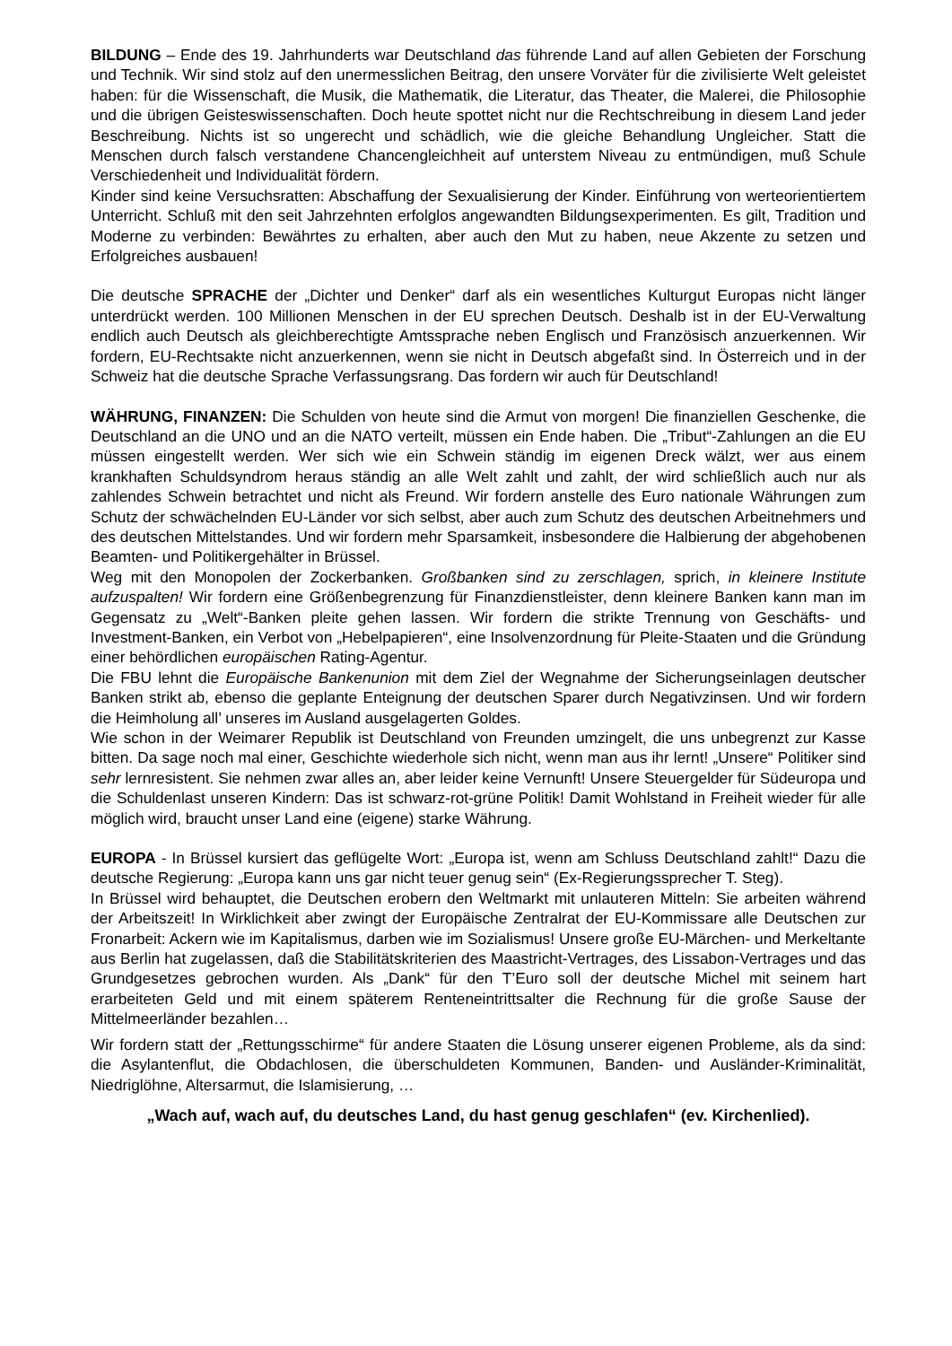BILDUNG – Ende des 19. Jahrhunderts war Deutschland das führende Land auf allen Gebieten der Forschung und Technik. Wir sind stolz auf den unermesslichen Beitrag, den unsere Vorväter für die zivilisierte Welt geleistet haben: für die Wissenschaft, die Musik, die Mathematik, die Literatur, das Theater, die Malerei, die Philosophie und die übrigen Geisteswissenschaften. Doch heute spottet nicht nur die Rechtschreibung in diesem Land jeder Beschreibung. Nichts ist so ungerecht und schädlich, wie die gleiche Behandlung Ungleicher. Statt die Menschen durch falsch verstandene Chancengleichheit auf unterstem Niveau zu entmündigen, muß Schule Verschiedenheit und Individualität fördern.
Kinder sind keine Versuchsratten: Abschaffung der Sexualisierung der Kinder. Einführung von werteorientiertem Unterricht. Schluß mit den seit Jahrzehnten erfolglos angewandten Bildungsexperimenten. Es gilt, Tradition und Moderne zu verbinden: Bewährtes zu erhalten, aber auch den Mut zu haben, neue Akzente zu setzen und Erfolgreiches ausbauen!
Die deutsche SPRACHE der „Dichter und Denker“ darf als ein wesentliches Kulturgut Europas nicht länger unterdrückt werden. 100 Millionen Menschen in der EU sprechen Deutsch. Deshalb ist in der EU-Verwaltung endlich auch Deutsch als gleichberechtigte Amtssprache neben Englisch und Französisch anzuerkennen. Wir fordern, EU-Rechtsakte nicht anzuerkennen, wenn sie nicht in Deutsch abgefaßt sind. In Österreich und in der Schweiz hat die deutsche Sprache Verfassungsrang. Das fordern wir auch für Deutschland!
WÄHRUNG, FINANZEN: Die Schulden von heute sind die Armut von morgen! Die finanziellen Geschenke, die Deutschland an die UNO und an die NATO verteilt, müssen ein Ende haben. Die „Tribut“-Zahlungen an die EU müssen eingestellt werden. Wer sich wie ein Schwein ständig im eigenen Dreck wälzt, wer aus einem krankhaften Schuldsyndrom heraus ständig an alle Welt zahlt und zahlt, der wird schließlich auch nur als zahlendes Schwein betrachtet und nicht als Freund. Wir fordern anstelle des Euro nationale Währungen zum Schutz der schwächelnden EU-Länder vor sich selbst, aber auch zum Schutz des deutschen Arbeitnehmers und des deutschen Mittelstandes. Und wir fordern mehr Sparsamkeit, insbesondere die Halbierung der abgehobenen Beamten- und Politikergehälter in Brüssel.
Weg mit den Monopolen der Zockerbanken. Großbanken sind zu zerschlagen, sprich, in kleinere Institute aufzuspalten! Wir fordern eine Größenbegrenzung für Finanzdienstleister, denn kleinere Banken kann man im Gegensatz zu „Welt“-Banken pleite gehen lassen. Wir fordern die strikte Trennung von Geschäfts- und Investment-Banken, ein Verbot von „Hebelpapieren“, eine Insolvenzordnung für Pleite-Staaten und die Gründung einer behördlichen europäischen Rating-Agentur.
Die FBU lehnt die Europäische Bankenunion mit dem Ziel der Wegnahme der Sicherungseinlagen deutscher Banken strikt ab, ebenso die geplante Enteignung der deutschen Sparer durch Negativzinsen. Und wir fordern die Heimholung all’ unseres im Ausland ausgelagerten Goldes.
Wie schon in der Weimarer Republik ist Deutschland von Freunden umzingelt, die uns unbegrenzt zur Kasse bitten. Da sage noch mal einer, Geschichte wiederhole sich nicht, wenn man aus ihr lernt! „Unsere“ Politiker sind sehr lernresistent. Sie nehmen zwar alles an, aber leider keine Vernunft! Unsere Steuergelder für Südeuropa und die Schuldenlast unseren Kindern: Das ist schwarz-rot-grüne Politik! Damit Wohlstand in Freiheit wieder für alle möglich wird, braucht unser Land eine (eigene) starke Währung.
EUROPA - In Brüssel kursiert das geflügelte Wort: „Europa ist, wenn am Schluss Deutschland zahlt!“ Dazu die deutsche Regierung: „Europa kann uns gar nicht teuer genug sein“ (Ex-Regierungssprecher T. Steg).
In Brüssel wird behauptet, die Deutschen erobern den Weltmarkt mit unlauteren Mitteln: Sie arbeiten während der Arbeitszeit! In Wirklichkeit aber zwingt der Europäische Zentralrat der EU-Kommissare alle Deutschen zur Fronarbeit: Ackern wie im Kapitalismus, darben wie im Sozialismus! Unsere große EU-Märchen- und Merkeltante aus Berlin hat zugelassen, daß die Stabilitätskriterien des Maastricht-Vertrages, des Lissabon-Vertrages und das Grundgesetzes gebrochen wurden. Als „Dank“ für den T’Euro soll der deutsche Michel mit seinem hart erarbeiteten Geld und mit einem späterem Renteneintrittsalter die Rechnung für die große Sause der Mittelmeerländer bezahlen…
Wir fordern statt der „Rettungsschirme“ für andere Staaten die Lösung unserer eigenen Probleme, als da sind: die Asylantenflut, die Obdachlosen, die überschuldeten Kommunen, Banden- und Ausländer-Kriminalität, Niedriglöhne, Altersarmut, die Islamisierung, …
„Wach auf, wach auf, du deutsches Land, du hast genug geschlafen“ (ev. Kirchenlied).